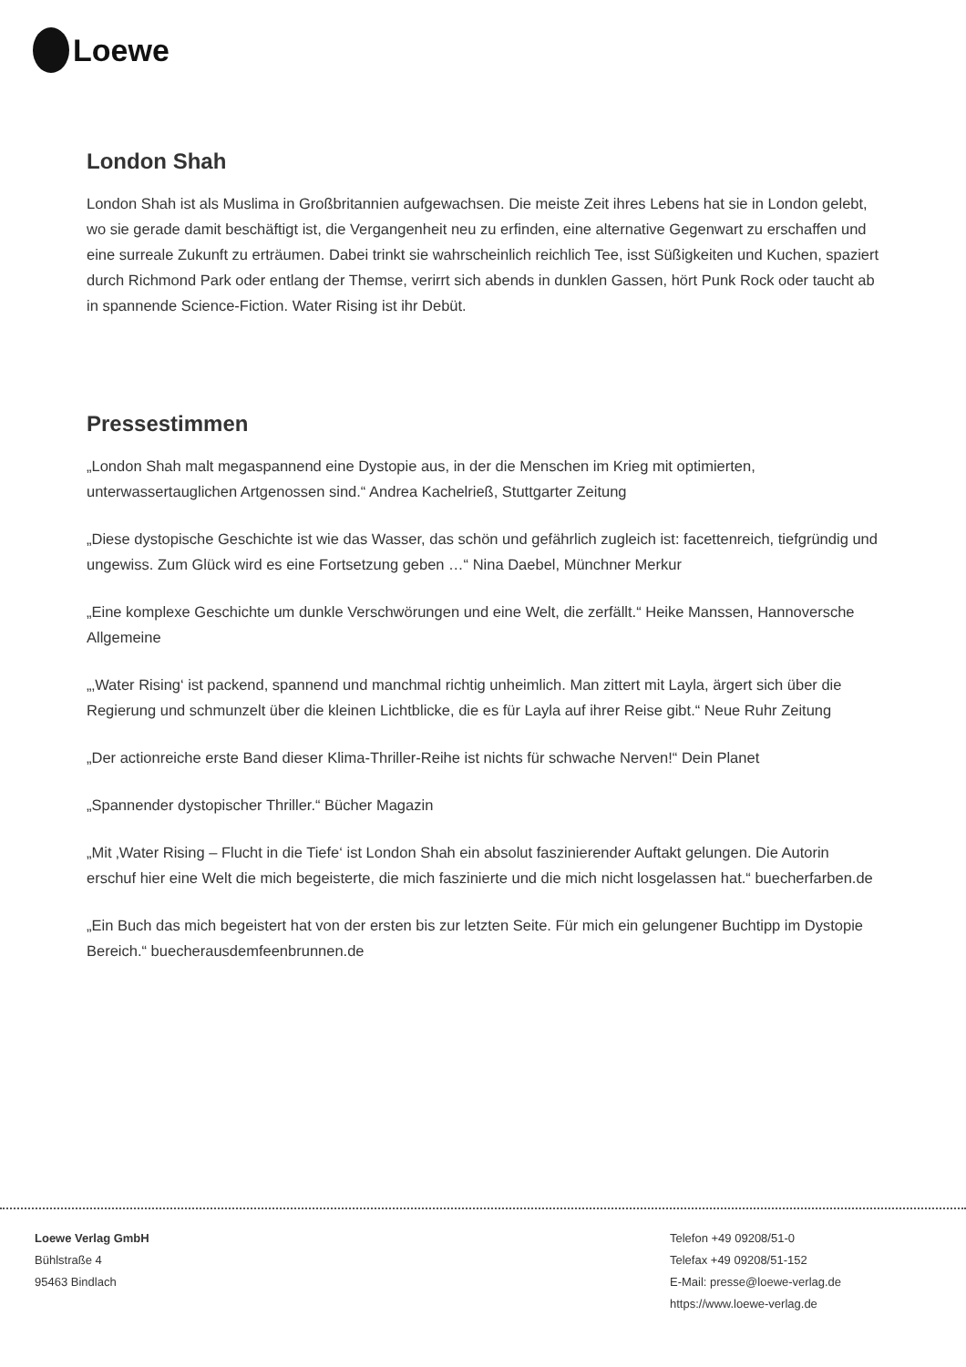Loewe
London Shah
London Shah ist als Muslima in Großbritannien aufgewachsen. Die meiste Zeit ihres Lebens hat sie in London gelebt, wo sie gerade damit beschäftigt ist, die Vergangenheit neu zu erfinden, eine alternative Gegenwart zu erschaffen und eine surreale Zukunft zu erträumen. Dabei trinkt sie wahrscheinlich reichlich Tee, isst Süßigkeiten und Kuchen, spaziert durch Richmond Park oder entlang der Themse, verirrt sich abends in dunklen Gassen, hört Punk Rock oder taucht ab in spannende Science-Fiction. Water Rising ist ihr Debüt.
Pressestimmen
„London Shah malt megaspannend eine Dystopie aus, in der die Menschen im Krieg mit optimierten, unterwassertauglichen Artgenossen sind.“ Andrea Kachelrieß, Stuttgarter Zeitung
„Diese dystopische Geschichte ist wie das Wasser, das schön und gefährlich zugleich ist: facettenreich, tiefgründig und ungewiss. Zum Glück wird es eine Fortsetzung geben …“ Nina Daebel, Münchner Merkur
„Eine komplexe Geschichte um dunkle Verschwörungen und eine Welt, die zerfällt.“ Heike Manssen, Hannoversche Allgemeine
„‚Water Rising‘ ist packend, spannend und manchmal richtig unheimlich. Man zittert mit Layla, ärgert sich über die Regierung und schmunzelt über die kleinen Lichtblicke, die es für Layla auf ihrer Reise gibt.“ Neue Ruhr Zeitung
„Der actionreiche erste Band dieser Klima-Thriller-Reihe ist nichts für schwache Nerven!“ Dein Planet
„Spannender dystopischer Thriller.“ Bücher Magazin
„Mit ‚Water Rising – Flucht in die Tiefe‘ ist London Shah ein absolut faszinierender Auftakt gelungen. Die Autorin erschuf hier eine Welt die mich begeisterte, die mich faszinierte und die mich nicht losgelassen hat.“ buecherfarben.de
„Ein Buch das mich begeistert hat von der ersten bis zur letzten Seite. Für mich ein gelungener Buchtipp im Dystopie Bereich.“ buecherausdemfeenbrunnen.de
Loewe Verlag GmbH
Bühlstraße 4
95463 Bindlach
Telefon +49 09208/51-0
Telefax +49 09208/51-152
E-Mail: presse@loewe-verlag.de
https://www.loewe-verlag.de